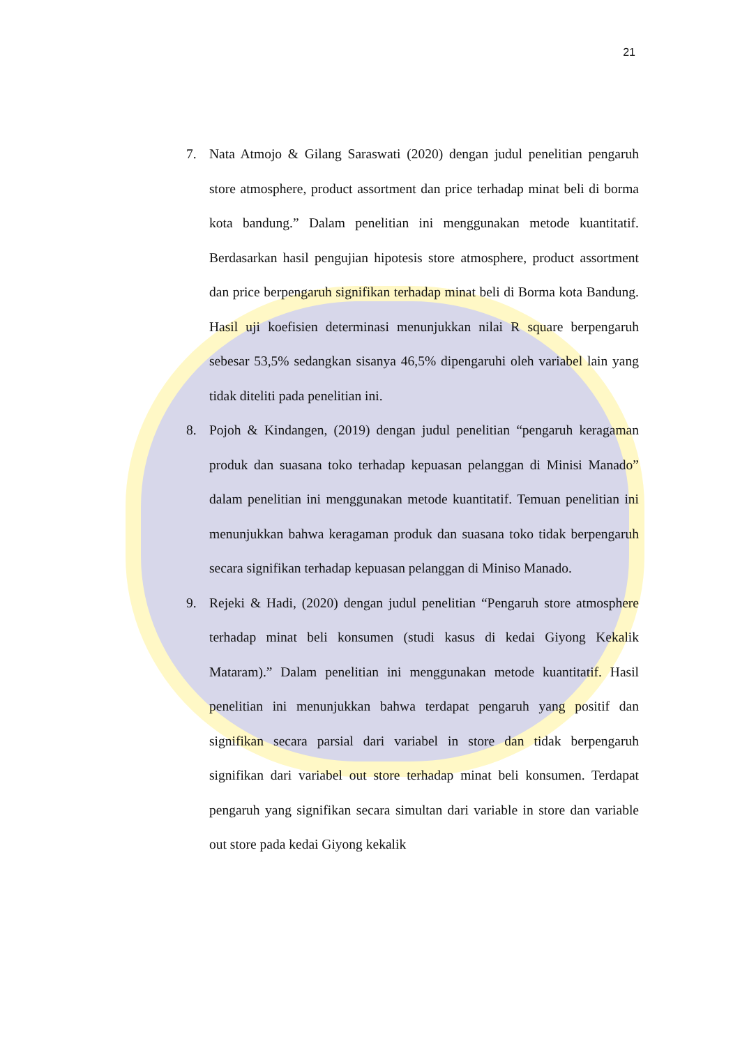21
7. Nata Atmojo & Gilang Saraswati (2020) dengan judul penelitian pengaruh store atmosphere, product assortment dan price terhadap minat beli di borma kota bandung.” Dalam penelitian ini menggunakan metode kuantitatif. Berdasarkan hasil pengujian hipotesis store atmosphere, product assortment dan price berpengaruh signifikan terhadap minat beli di Borma kota Bandung. Hasil uji koefisien determinasi menunjukkan nilai R square berpengaruh sebesar 53,5% sedangkan sisanya 46,5% dipengaruhi oleh variabel lain yang tidak diteliti pada penelitian ini.
8. Pojoh & Kindangen, (2019) dengan judul penelitian “pengaruh keragaman produk dan suasana toko terhadap kepuasan pelanggan di Minisi Manado” dalam penelitian ini menggunakan metode kuantitatif. Temuan penelitian ini menunjukkan bahwa keragaman produk dan suasana toko tidak berpengaruh secara signifikan terhadap kepuasan pelanggan di Miniso Manado.
9. Rejeki & Hadi, (2020) dengan judul penelitian “Pengaruh store atmosphere terhadap minat beli konsumen (studi kasus di kedai Giyong Kekalik Mataram).” Dalam penelitian ini menggunakan metode kuantitatif. Hasil penelitian ini menunjukkan bahwa terdapat pengaruh yang positif dan signifikan secara parsial dari variabel in store dan tidak berpengaruh signifikan dari variabel out store terhadap minat beli konsumen. Terdapat pengaruh yang signifikan secara simultan dari variable in store dan variable out store pada kedai Giyong kekalik